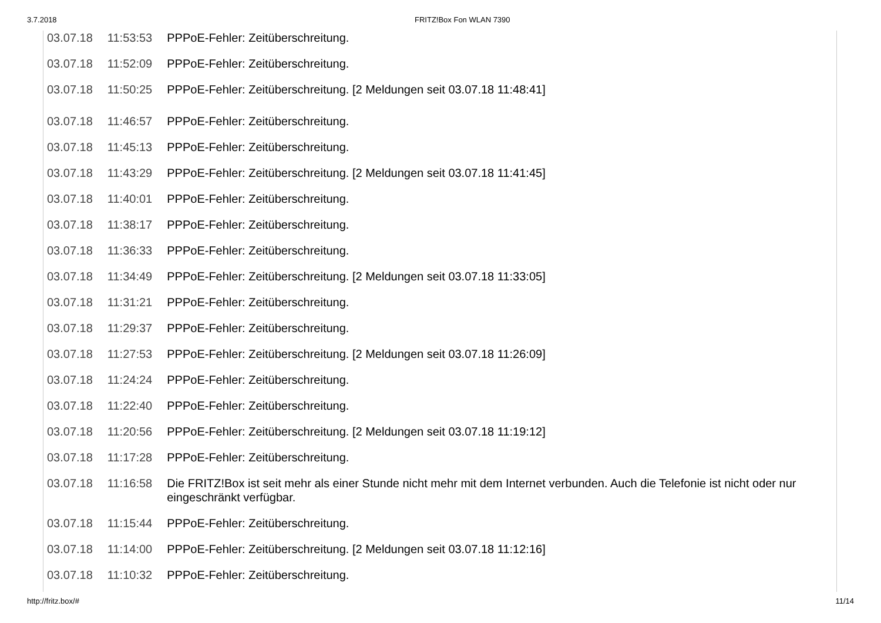3.7.2018 FRITZ!Box Fon WLAN 7390
| 03.07.18 | 11:53:53 | PPPoE-Fehler: Zeitüberschreitung. |
| 03.07.18 | 11:52:09 | PPPoE-Fehler: Zeitüberschreitung. |
| 03.07.18 | 11:50:25 | PPPoE-Fehler: Zeitüberschreitung. [2 Meldungen seit 03.07.18 11:48:41] |
| 03.07.18 | 11:46:57 | PPPoE-Fehler: Zeitüberschreitung. |
| 03.07.18 | 11:45:13 | PPPoE-Fehler: Zeitüberschreitung. |
| 03.07.18 | 11:43:29 | PPPoE-Fehler: Zeitüberschreitung. [2 Meldungen seit 03.07.18 11:41:45] |
| 03.07.18 | 11:40:01 | PPPoE-Fehler: Zeitüberschreitung. |
| 03.07.18 | 11:38:17 | PPPoE-Fehler: Zeitüberschreitung. |
| 03.07.18 | 11:36:33 | PPPoE-Fehler: Zeitüberschreitung. |
| 03.07.18 | 11:34:49 | PPPoE-Fehler: Zeitüberschreitung. [2 Meldungen seit 03.07.18 11:33:05] |
| 03.07.18 | 11:31:21 | PPPoE-Fehler: Zeitüberschreitung. |
| 03.07.18 | 11:29:37 | PPPoE-Fehler: Zeitüberschreitung. |
| 03.07.18 | 11:27:53 | PPPoE-Fehler: Zeitüberschreitung. [2 Meldungen seit 03.07.18 11:26:09] |
| 03.07.18 | 11:24:24 | PPPoE-Fehler: Zeitüberschreitung. |
| 03.07.18 | 11:22:40 | PPPoE-Fehler: Zeitüberschreitung. |
| 03.07.18 | 11:20:56 | PPPoE-Fehler: Zeitüberschreitung. [2 Meldungen seit 03.07.18 11:19:12] |
| 03.07.18 | 11:17:28 | PPPoE-Fehler: Zeitüberschreitung. |
| 03.07.18 | 11:16:58 | Die FRITZ!Box ist seit mehr als einer Stunde nicht mehr mit dem Internet verbunden. Auch die Telefonie ist nicht oder nur eingeschränkt verfügbar. |
| 03.07.18 | 11:15:44 | PPPoE-Fehler: Zeitüberschreitung. |
| 03.07.18 | 11:14:00 | PPPoE-Fehler: Zeitüberschreitung. [2 Meldungen seit 03.07.18 11:12:16] |
| 03.07.18 | 11:10:32 | PPPoE-Fehler: Zeitüberschreitung. |
http://fritz.box/# 11/14